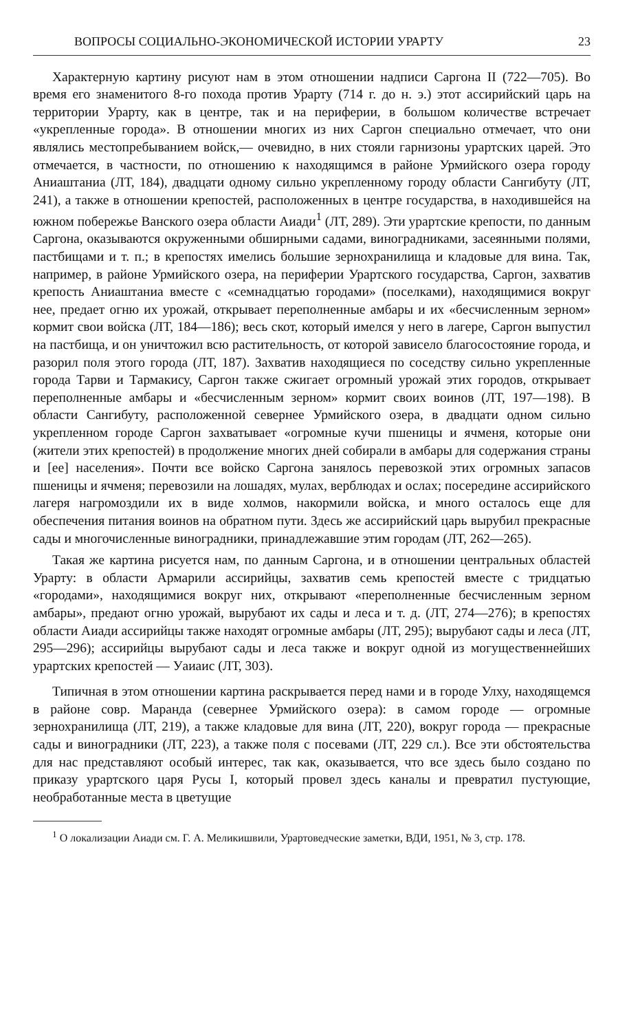ВОПРОСЫ СОЦИАЛЬНО-ЭКОНОМИЧЕСКОЙ ИСТОРИИ УРАРТУ 23
Характерную картину рисуют нам в этом отношении надписи Саргона II (722—705). Во время его знаменитого 8-го похода против Урарту (714 г. до н. э.) этот ассирийский царь на территории Урарту, как в центре, так и на периферии, в большом количестве встречает «укрепленные города». В отношении многих из них Саргон специально отмечает, что они являлись местопребыванием войск,— очевидно, в них стояли гарнизоны урартских царей. Это отмечается, в частности, по отношению к находящимся в районе Урмийского озера городу Аниаштаниа (ЛТ, 184), двадцати одному сильно укрепленному городу области Сангибуту (ЛТ, 241), а также в отношении крепостей, расположенных в центре государства, в находившейся на южном побережье Ванского озера области Аиади<sup>1</sup> (ЛТ, 289). Эти урартские крепости, по данным Саргона, оказываются окруженными обширными садами, виноградниками, засеянными полями, пастбищами и т. п.; в крепостях имелись большие зернохранилища и кладовые для вина. Так, например, в районе Урмийского озера, на периферии Урартского государства, Саргон, захватив крепость Аниаштаниа вместе с «семнадцатью городами» (поселками), находящимися вокруг нее, предает огню их урожай, открывает переполненные амбары и их «бесчисленным зерном» кормит свои войска (ЛТ, 184—186); весь скот, который имелся у него в лагере, Саргон выпустил на пастбища, и он уничтожил всю растительность, от которой зависело благосостояние города, и разорил поля этого города (ЛТ, 187). Захватив находящиеся по соседству сильно укрепленные города Тарви и Тармакису, Саргон также сжигает огромный урожай этих городов, открывает переполненные амбары и «бесчисленным зерном» кормит своих воинов (ЛТ, 197—198). В области Сангибуту, расположенной севернее Урмийского озера, в двадцати одном сильно укрепленном городе Саргон захватывает «огромные кучи пшеницы и ячменя, которые они (жители этих крепостей) в продолжение многих дней собирали в амбары для содержания страны и [ее] населения». Почти все войско Саргона занялось перевозкой этих огромных запасов пшеницы и ячменя; перевозили на лошадях, мулах, верблюдах и ослах; посередине ассирийского лагеря нагромоздили их в виде холмов, накормили войска, и много осталось еще для обеспечения питания воинов на обратном пути. Здесь же ассирийский царь вырубил прекрасные сады и многочисленные виноградники, принадлежавшие этим городам (ЛТ, 262—265).
Такая же картина рисуется нам, по данным Саргона, и в отношении центральных областей Урарту: в области Армарили ассирийцы, захватив семь крепостей вместе с тридцатью «городами», находящимися вокруг них, открывают «переполненные бесчисленным зерном амбары», предают огню урожай, вырубают их сады и леса и т. д. (ЛТ, 274—276); в крепостях области Аиади ассирийцы также находят огромные амбары (ЛТ, 295); вырубают сады и леса (ЛТ, 295—296); ассирийцы вырубают сады и леса также и вокруг одной из могущественнейших урартских крепостей — Уаиаис (ЛТ, 303).
Типичная в этом отношении картина раскрывается перед нами и в городе Улху, находящемся в районе совр. Маранда (севернее Урмийского озера): в самом городе — огромные зернохранилища (ЛТ, 219), а также кладовые для вина (ЛТ, 220), вокруг города — прекрасные сады и виноградники (ЛТ, 223), а также поля с посевами (ЛТ, 229 сл.). Все эти обстоятельства для нас представляют особый интерес, так как, оказывается, что все здесь было создано по приказу урартского царя Русы I, который провел здесь каналы и превратил пустующие, необработанные места в цветущие
<sup>1</sup> О локализации Аиади см. Г. А. Меликишвили, Урартоведческие заметки, ВДИ, 1951, № 3, стр. 178.